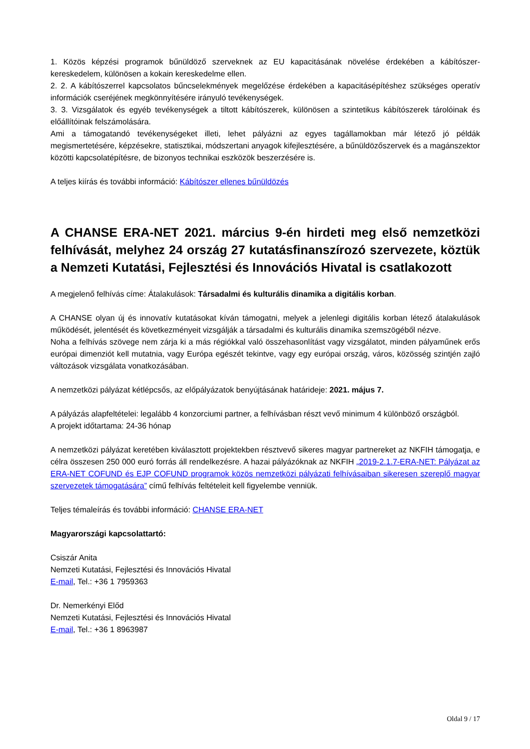1. Közös képzési programok bűnüldöző szerveknek az EU kapacitásának növelése érdekében a kábítószer-kereskedelem, különösen a kokain kereskedelme ellen.
2. 2. A kábítószerrel kapcsolatos bűncselekmények megelőzése érdekében a kapacitásépítéshez szükséges operatív információk cseréjének megkönnyítésére irányuló tevékenységek.
3. 3. Vizsgálatok és egyéb tevékenységek a tiltott kábítószerek, különösen a szintetikus kábítószerek tárolóinak és előállítóinak felszámolására.
Ami a támogatandó tevékenységeket illeti, lehet pályázni az egyes tagállamokban már létező jó példák megismertetésére, képzésekre, statisztikai, módszertani anyagok kifejlesztésére, a bűnüldözőszervek és a magánszektor közötti kapcsolatépítésre, de bizonyos technikai eszközök beszerzésére is.
A teljes kiírás és további információ: Kábítószer ellenes bűnüldözés
A CHANSE ERA-NET 2021. március 9-én hirdeti meg első nemzetközi felhívását, melyhez 24 ország 27 kutatásfinanszírozó szervezete, köztük a Nemzeti Kutatási, Fejlesztési és Innovációs Hivatal is csatlakozott
A megjelenő felhívás címe: Átalakulások: Társadalmi és kulturális dinamika a digitális korban.
A CHANSE olyan új és innovatív kutatásokat kíván támogatni, melyek a jelenlegi digitális korban létező átalakulások működését, jelentését és következményeit vizsgálják a társadalmi és kulturális dinamika szemszögéből nézve.
Noha a felhívás szövege nem zárja ki a más régiókkal való összehasonlítást vagy vizsgálatot, minden pályaműnek erős európai dimenziót kell mutatnia, vagy Európa egészét tekintve, vagy egy európai ország, város, közösség szintjén zajló változások vizsgálata vonatkozásában.
A nemzetközi pályázat kétlépcsős, az előpályázatok benyújtásának határideje: 2021. május 7.
A pályázás alapfeltételei: legalább 4 konzorciumi partner, a felhívásban részt vevő minimum 4 különböző országból.
A projekt időtartama: 24-36 hónap
A nemzetközi pályázat keretében kiválasztott projektekben résztvevő sikeres magyar partnereket az NKFIH támogatja, e célra összesen 250 000 euró forrás áll rendelkezésre. A hazai pályázóknak az NKFIH „2019-2.1.7-ERA-NET: Pályázat az ERA-NET COFUND és EJP COFUND programok közös nemzetközi pályázati felhívásaiban sikeresen szereplő magyar szervezetek támogatására” című felhívás feltételeit kell figyelembe venniük.
Teljes témaleírás és további információ: CHANSE ERA-NET
Magyarországi kapcsolattartó:
Csiszár Anita
Nemzeti Kutatási, Fejlesztési és Innovációs Hivatal
E-mail, Tel.: +36 1 7959363
Dr. Nemerkényi Előd
Nemzeti Kutatási, Fejlesztési és Innovációs Hivatal
E-mail, Tel.: +36 1 8963987
Oldal 9 / 17